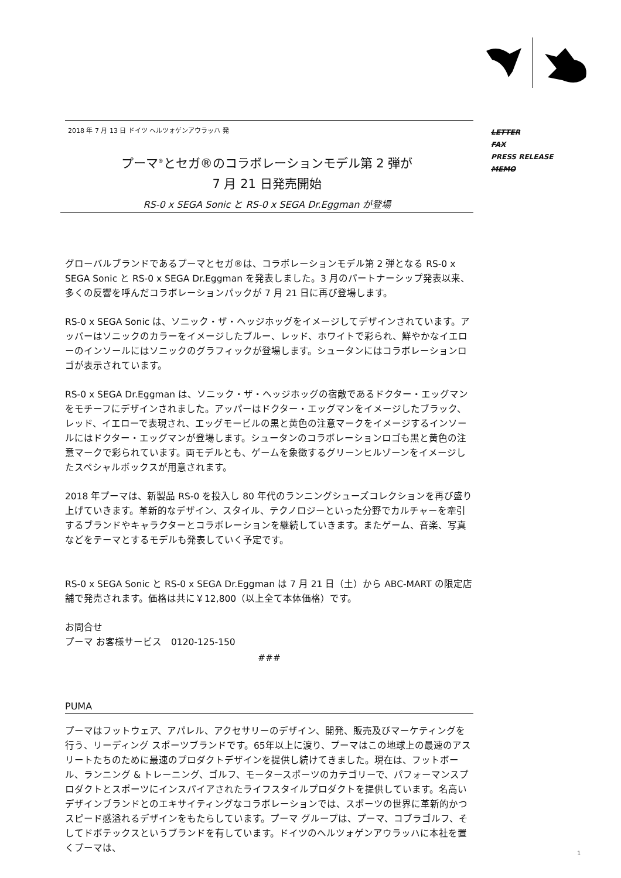LETTER
FAX
PRESS RELEASE
MEMO
2018 年 7 月 13 日 ドイツ ヘルツォゲンアウラッハ 発
プーマ<sup>®</sup>とセガ®のコラボレーションモデル第 2 弾が
7 月 21 日発売開始
RS-0 x SEGA Sonic と RS-0 x SEGA Dr.Eggman が登場
グローバルブランドであるプーマとセガ®は、コラボレーションモデル第 2 弾となる RS-0 x SEGA Sonic と RS-0 x SEGA Dr.Eggman を発表しました。3 月のパートナーシップ発表以来、多くの反響を呼んだコラボレーションパックが 7 月 21 日に再び登場します。
RS-0 x SEGA Sonic は、ソニック・ザ・ヘッジホッグをイメージしてデザインされています。アッパーはソニックのカラーをイメージしたブルー、レッド、ホワイトで彩られ、鮮やかなイエローのインソールにはソニックのグラフィックが登場します。シュータンにはコラボレーションロゴが表示されています。
RS-0 x SEGA Dr.Eggman は、ソニック・ザ・ヘッジホッグの宿敵であるドクター・エッグマンをモチーフにデザインされました。アッパーはドクター・エッグマンをイメージしたブラック、レッド、イエローで表現され、エッグモービルの黒と黄色の注意マークをイメージするインソールにはドクター・エッグマンが登場します。シュータンのコラボレーションロゴも黒と黄色の注意マークで彩られています。両モデルとも、ゲームを象徴するグリーンヒルゾーンをイメージしたスペシャルボックスが用意されます。
2018 年プーマは、新製品 RS-0 を投入し 80 年代のランニングシューズコレクションを再び盛り上げていきます。革新的なデザイン、スタイル、テクノロジーといった分野でカルチャーを牽引するブランドやキャラクターとコラボレーションを継続していきます。またゲーム、音楽、写真などをテーマとするモデルも発表していく予定です。
RS-0 x SEGA Sonic と RS-0 x SEGA Dr.Eggman は 7 月 21 日（土）から ABC-MART の限定店舗で発売されます。価格は共に￥12,800（以上全て本体価格）です。
お問合せ
プーマ お客様サービス　0120-125-150
###
PUMA
プーマはフットウェア、アパレル、アクセサリーのデザイン、開発、販売及びマーケティングを行う、リーディング スポーツブランドです。65年以上に渡り、プーマはこの地球上の最速のアスリートたちのために最速のプロダクトデザインを提供し続けてきました。現在は、フットボール、ランニング & トレーニング、ゴルフ、モータースポーツのカテゴリーで、パフォーマンスプロダクトとスポーツにインスパイアされたライフスタイルプロダクトを提供しています。名高いデザインブランドとのエキサイティングなコラボレーションでは、スポーツの世界に革新的かつスピード感溢れるデザインをもたらしています。プーマ グループは、プーマ、コブラゴルフ、そしてドボテックスというブランドを有しています。ドイツのヘルツォゲンアウラッハに本社を置くプーマは、
1